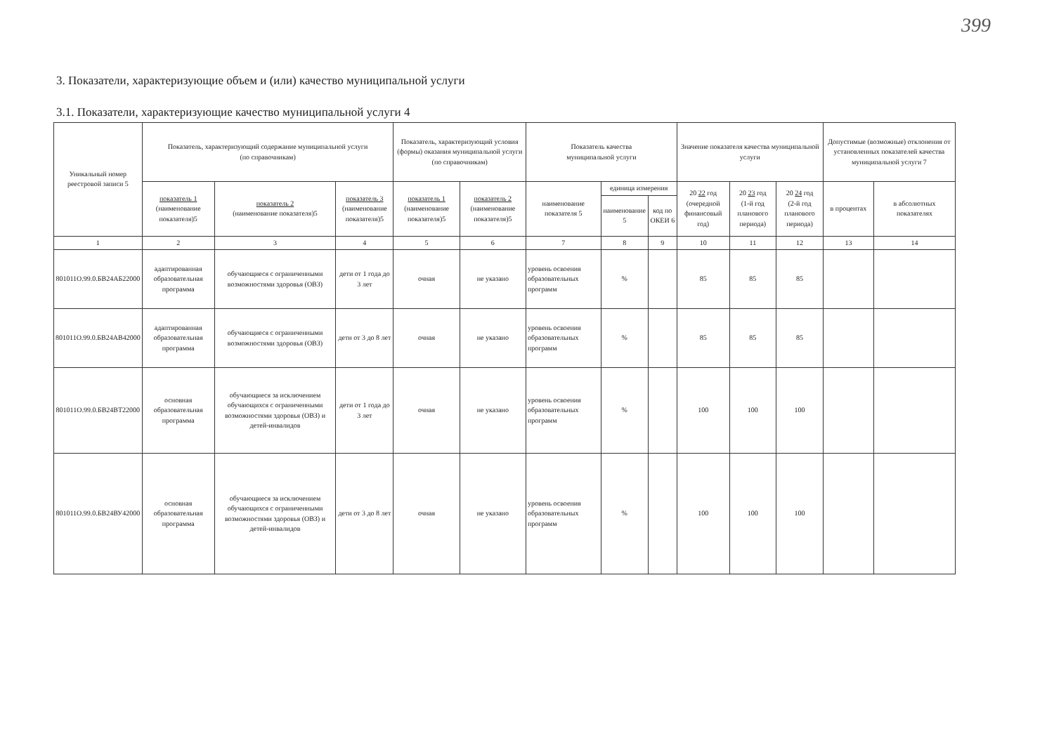399
3. Показатели, характеризующие объем и (или) качество муниципальной услуги
3.1. Показатели, характеризующие качество муниципальной услуги 4
| Уникальный номер реестровой записи 5 | Показатель, характеризующий содержание муниципальной услуги (по справочникам) | | | Показатель, характеризующий условия (формы) оказания муниципальной услуги (по справочникам) | | Показатель качества муниципальной услуги | | | Значение показателя качества муниципальной услуги | | | Допустимые (возможные) отклонения от установленных показателей качества муниципальной услуги 7 | |
| --- | --- | --- | --- | --- | --- | --- | --- | --- | --- | --- | --- | --- | --- |
| | показатель 1 (наименование показателя)5 | показатель 2 (наименование показателя)5 | показатель 3 (наименование показателя)5 | показатель 1 (наименование показателя)5 | показатель 2 (наименование показателя)5 | наименование показателя 5 | единица измерения | | 20 22 год (очередной финансовый год) | 20 23 год (1-й год планового периода) | 20 24 год (2-й год планового периода) | в процентах | в абсолютных показателях |
| | | | | | | | наименование 5 | код по ОКЕИ 6 | | | | | |
| 1 | 2 | 3 | 4 | 5 | 6 | 7 | 8 | 9 | 10 | 11 | 12 | 13 | 14 |
| 801011О.99.0.БВ24АБ22000 | адаптированная образовательная программа | обучающиеся с ограниченными возможностями здоровья (ОВЗ) | дети от 1 года до 3 лет | очная | не указано | уровень освоения образовательных программ | % | | 85 | 85 | 85 | | |
| 801011О.99.0.БВ24АВ42000 | адаптированная образовательная программа | обучающиеся с ограниченными возможностями здоровья (ОВЗ) | дети от 3 до 8 лет | очная | не указано | уровень освоения образовательных программ | % | | 85 | 85 | 85 | | |
| 801011О.99.0.БВ24ВТ22000 | основная образовательная программа | обучающиеся за исключением обучающихся с ограниченными возможностями здоровья (ОВЗ) и детей-инвалидов | дети от 1 года до 3 лет | очная | не указано | уровень освоения образовательных программ | % | | 100 | 100 | 100 | | |
| 801011О.99.0.БВ24ВУ42000 | основная образовательная программа | обучающиеся за исключением обучающихся с ограниченными возможностями здоровья (ОВЗ) и детей-инвалидов | дети от 3 до 8 лет | очная | не указано | уровень освоения образовательных программ | % | | 100 | 100 | 100 | | |